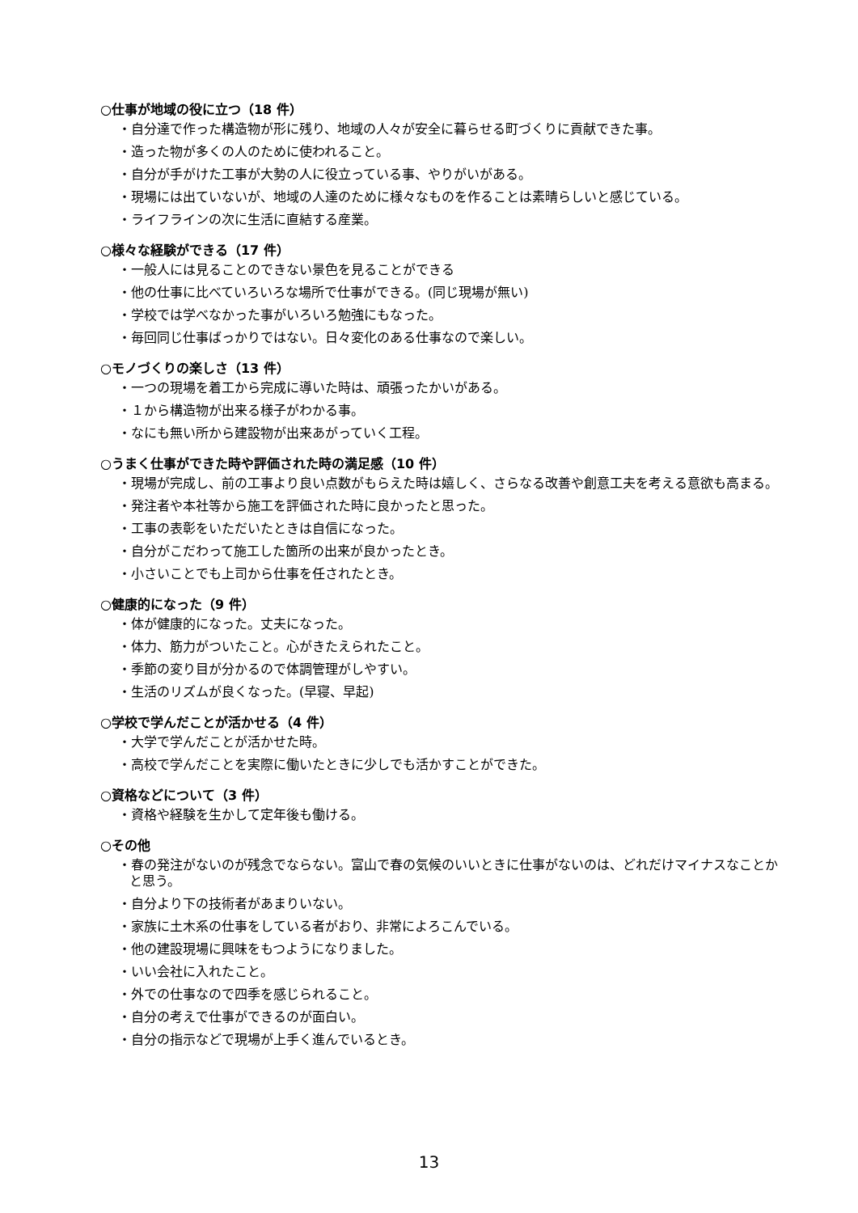○仕事が地域の役に立つ（18 件）
・自分達で作った構造物が形に残り、地域の人々が安全に暮らせる町づくりに貢献できた事。
・造った物が多くの人のために使われること。
・自分が手がけた工事が大勢の人に役立っている事、やりがいがある。
・現場には出ていないが、地域の人達のために様々なものを作ることは素晴らしいと感じている。
・ライフラインの次に生活に直結する産業。
○様々な経験ができる（17 件）
・一般人には見ることのできない景色を見ることができる
・他の仕事に比べていろいろな場所で仕事ができる。(同じ現場が無い)
・学校では学べなかった事がいろいろ勉強にもなった。
・毎回同じ仕事ばっかりではない。日々変化のある仕事なので楽しい。
○モノづくりの楽しさ（13 件）
・一つの現場を着工から完成に導いた時は、頑張ったかいがある。
・１から構造物が出来る様子がわかる事。
・なにも無い所から建設物が出来あがっていく工程。
○うまく仕事ができた時や評価された時の満足感（10 件）
・現場が完成し、前の工事より良い点数がもらえた時は嬉しく、さらなる改善や創意工夫を考える意欲も高まる。
・発注者や本社等から施工を評価された時に良かったと思った。
・工事の表彰をいただいたときは自信になった。
・自分がこだわって施工した箇所の出来が良かったとき。
・小さいことでも上司から仕事を任されたとき。
○健康的になった（9 件）
・体が健康的になった。丈夫になった。
・体力、筋力がついたこと。心がきたえられたこと。
・季節の変り目が分かるので体調管理がしやすい。
・生活のリズムが良くなった。(早寝、早起)
○学校で学んだことが活かせる（4 件）
・大学で学んだことが活かせた時。
・高校で学んだことを実際に働いたときに少しでも活かすことができた。
○資格などについて（3 件）
・資格や経験を生かして定年後も働ける。
○その他
・春の発注がないのが残念でならない。富山で春の気候のいいときに仕事がないのは、どれだけマイナスなことかと思う。
・自分より下の技術者があまりいない。
・家族に土木系の仕事をしている者がおり、非常によろこんでいる。
・他の建設現場に興味をもつようになりました。
・いい会社に入れたこと。
・外での仕事なので四季を感じられること。
・自分の考えで仕事ができるのが面白い。
・自分の指示などで現場が上手く進んでいるとき。
13